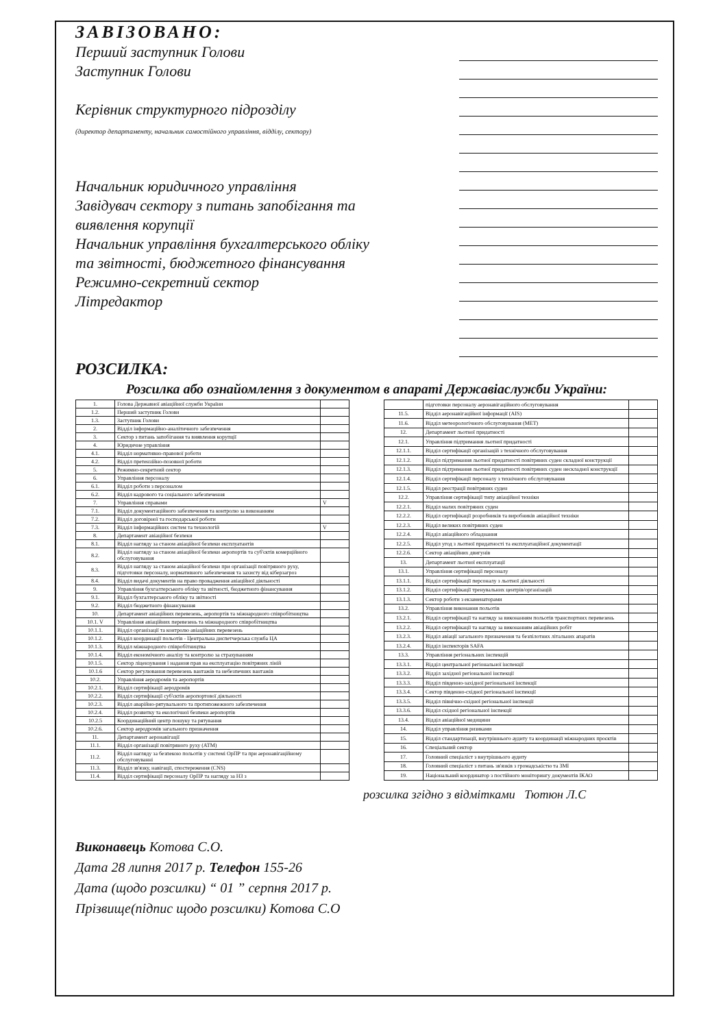ЗАВІЗОВАНО:
Перший заступник Голови
Заступник Голови
Керівник структурного підрозділу
(директор департаменту, начальник самостійного управління, відділу, сектору)
Начальник юридичного управління
Завідувач сектору з питань запобігання та виявлення корупції
Начальник управління бухгалтерського обліку та звітності, бюджетного фінансування
Режимно-секретний сектор
Літредактор
РОЗСИЛКА:
Розсилка або ознайомлення з документом в апараті Державіаслужби України:
| 1. | Голова Державної авіаційної служби України | |
| 1.2. | Перший заступник Голови | |
| 1.3. | Заступник Голови | |
| 2. | Відділ інформаційно-аналітичного забезпечення | |
| 3. | Сектор з питань запобігання та виявлення корупції | |
| 4. | Юридичне управління | |
| 4.1. | Відділ нормативно-правової роботи | |
| 4.2. | Відділ претензійно-позовної роботи | |
| 5. | Режимно-секретний сектор | |
| 6. | Управління персоналу | |
| 6.1. | Відділ роботи з персоналом | |
| 6.2. | Відділ кадрового та соціального забезпечення | |
| 7. | Управління справами | V |
| 7.1. | Відділ документаційного забезпечення та контролю за виконанням | |
| 7.2. | Відділ договірної та господарської роботи | |
| 7.3. | Відділ інформаційних систем та технологій | V |
| 8. | Департамент авіаційної безпеки | |
| 8.1. | Відділ нагляду за станом авіаційної безпеки експлуатантів | |
| 8.2. | Відділ нагляду за станом авіаційної безпеки аеропортів та суб'єктів комерційного обслуговування | |
| 8.3. | Відділ нагляду за станом авіаційної безпеки при організації повітряного руху, підготовки персоналу, нормативного забезпечення та захисту від кіберзагроз | |
| 8.4. | Відділ видачі документів на право провадження авіаційної діяльності | |
| 9. | Управління бухгалтерського обліку та звітності, бюджетного фінансування | |
| 9.1. | Відділ бухгалтерського обліку та звітності | |
| 9.2. | Відділ бюджетного фінансування | |
| 10. | Департамент авіаційних перевезень, аеропортів та міжнародного співробітництва | |
| 10.1. V | Управління авіаційних перевезень та міжнародного співробітництва | |
| 10.1.1. | Відділ організації та контролю авіаційних перевезень | |
| 10.1.2. | Відділ координації польотів - Центральна диспетчерська служба ЦА | |
| 10.1.3. | Відділ міжнародного співробітництва | |
| 10.1.4. | Відділ економічного аналізу та контролю за страхуванням | |
| 10.1.5. | Сектор ліцензування і надання прав на експлуатацію повітряних ліній | |
| 10.1.6 | Сектор регулювання перевезень вантажів та небезпечних вантажів | |
| 10.2. | Управління аеродромів та аеропортів | |
| 10.2.1. | Відділ сертифікації аеродромів | |
| 10.2.2. | Відділ сертифікації суб'єктів аеропортової діяльності | |
| 10.2.3. | Відділ аварійно-рятувального та протипожежного забезпечення | |
| 10.2.4. | Відділ розвитку та екологічної безпеки аеропортів | |
| 10.2.5 | Координаційний центр пошуку та рятування | |
| 10.2.6. | Сектор аеродромів загального призначення | |
| 11. | Департамент аеронавігації | |
| 11.1. | Відділ організації повітряного руху (ATM) | |
| 11.2. | Відділ нагляду за безпекою польотів у системі ОрПР та при аеронавігаційному обслуговуванні | |
| 11.3. | Відділ зв'язку, навігації, спостереження (CNS) | |
| 11.4. | Відділ сертифікації персоналу ОрПР та нагляду за НЗ з | |
| | підготовки персоналу аеронавігаційного обслуговування | |
| 11.5. | Відділ аеронавігаційної інформації (AIS) | |
| 11.6. | Відділ метеорологічного обслуговування (MET) | |
| 12. | Департамент льотної придатності | |
| 12.1. | Управління підтримання льотної придатності | |
| 12.1.1. | Відділ сертифікації організацій з технічного обслуговування | |
| 12.1.2. | Відділ підтримання льотної придатності повітряних суден складної конструкції | |
| 12.1.3. | Відділ підтримання льотної придатності повітряних суден нескладної конструкції | |
| 12.1.4. | Відділ сертифікації персоналу з технічного обслуговування | |
| 12.1.5. | Відділ реєстрації повітряних суден | |
| 12.2. | Управління сертифікації типу авіаційної техніки | |
| 12.2.1. | Відділ малих повітряних суден | |
| 12.2.2. | Відділ сертифікації розробників та виробників авіаційної техніки | |
| 12.2.3. | Відділ великих повітряних суден | |
| 12.2.4. | Відділ авіаційного обладнання | |
| 12.2.5. | Відділ угод з льотної придатності та експлуатаційної документації | |
| 12.2.6. | Сектор авіаційних двигунів | |
| 13. | Департамент льотної експлуатації | |
| 13.1. | Управління сертифікації персоналу | |
| 13.1.1. | Відділ сертифікації персоналу з льотної діяльності | |
| 13.1.2. | Відділ сертифікації тренувальних центрів/організацій | |
| 13.1.3. | Сектор роботи з екзаменаторами | |
| 13.2. | Управління виконання польотів | |
| 13.2.1. | Відділ сертифікації та нагляду за виконанням польотів транспортних перевезень | |
| 13.2.2. | Відділ сертифікації та нагляду за виконанням авіаційних робіт | |
| 13.2.3. | Відділ авіації загального призначення та безпілотних літальних апаратів | |
| 13.2.4. | Відділ інспекторів SAFA | |
| 13.3. | Управління регіональних інспекцій | |
| 13.3.1. | Відділ центральної регіональної інспекції | |
| 13.3.2. | Відділ західної регіональної інспекції | |
| 13.3.3. | Відділ південно-західної регіональної інспекції | |
| 13.3.4. | Сектор південно-східної регіональної інспекції | |
| 13.3.5. | Відділ північно-східної регіональної інспекції | |
| 13.3.6. | Відділ східної регіональної інспекції | |
| 13.4. | Відділ авіаційної медицини | |
| 14. | Відділ управління ризиками | |
| 15. | Відділ стандартизації, внутрішнього аудиту та координації міжнародних проєктів | |
| 16. | Спеціальний сектор | |
| 17. | Головний спеціаліст з внутрішнього аудиту | |
| 18. | Головний спеціаліст з питань зв'язків з громадськістю та ЗМІ | |
| 19. | Національний координатор з постійного моніторингу документів ІКАО | |
розсилка згідно з відмітками Тютюн Л.С
Виконавець Котова С.О.
Дата 28 липня 2017 р. Телефон 155-26
Дата (щодо розсилки) “ 01 ” серпня 2017 р.
Прізвище(підпис щодо розсилки) Котова С.О